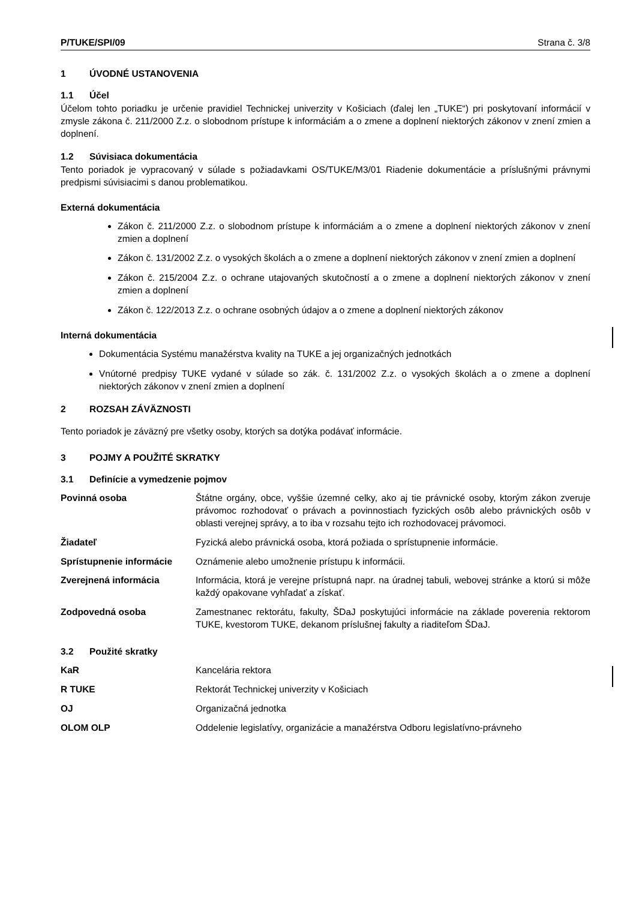P/TUKE/SPI/09 Strana č. 3/8
1 ÚVODNÉ USTANOVENIA
1.1 Účel
Účelom tohto poriadku je určenie pravidiel Technickej univerzity v Košiciach (ďalej len „TUKE“) pri poskytovaní informácií v zmysle zákona č. 211/2000 Z.z. o slobodnom prístupe k informáciám a o zmene a doplnení niektorých zákonov v znení zmien a doplnení.
1.2 Súvisiaca dokumentácia
Tento poriadok je vypracovaný v súlade s požiadavkami OS/TUKE/M3/01 Riadenie dokumentácie a príslušnými právnymi predpismi súvisiacimi s danou problematikou.
Externá dokumentácia
Zákon č. 211/2000 Z.z. o slobodnom prístupe k informáciám a o zmene a doplnení niektorých zákonov v znení zmien a doplnení
Zákon č. 131/2002 Z.z. o vysokých školách a o zmene a doplnení niektorých zákonov v znení zmien a doplnení
Zákon č. 215/2004 Z.z. o ochrane utajovaných skutočností a o zmene a doplnení niektorých zákonov v znení zmien a doplnení
Zákon č. 122/2013 Z.z. o ochrane osobných údajov a o zmene a doplnení niektorých zákonov
Interná dokumentácia
Dokumentácia Systému manažérstva kvality na TUKE a jej organizačných jednotkách
Vnútorné predpisy TUKE vydané v súlade so zák. č. 131/2002 Z.z. o vysokých školách a o zmene a doplnení niektorých zákonov v znení zmien a doplnení
2 ROZSAH ZÁVÄZNOSTI
Tento poriadok je záväzný pre všetky osoby, ktorých sa dotýka podávať informácie.
3 POJMY A POUŽITÉ SKRATKY
3.1 Definície a vymedzenie pojmov
| Povinná osoba | Štátne orgány, obce, vyššie územné celky, ako aj tie právnické osoby, ktorým zákon zveruje právomoc rozhodovať o právach a povinnostiach fyzických osôb alebo právnických osôb v oblasti verejnej správy, a to iba v rozsahu tejto ich rozhodovacej právomoci. |
| Žiadateľ | Fyzická alebo právnická osoba, ktorá požiada o sprístupnenie informácie. |
| Sprístupnenie informácie | Oznámenie alebo umožnenie prístupu k informácii. |
| Zverejnená informácia | Informácia, ktorá je verejne prístupná napr. na úradnej tabuli, webovej stránke a ktorú si môže každý opakovane vyhľadať a získať. |
| Zodpovedná osoba | Zamestnanec rektorátu, fakulty, ŠDaJ poskytujúci informácie na základe poverenia rektorom TUKE, kvestorom TUKE, dekanom príslušnej fakulty a riaditeľom ŠDaJ. |
3.2 Použité skratky
| KaR | Kancelária rektora |
| R TUKE | Rektorát Technickej univerzity v Košiciach |
| OJ | Organizačná jednotka |
| OLOM OLP | Oddelenie legislatívy, organizácie a manažérstva Odboru legislatívno-právneho |